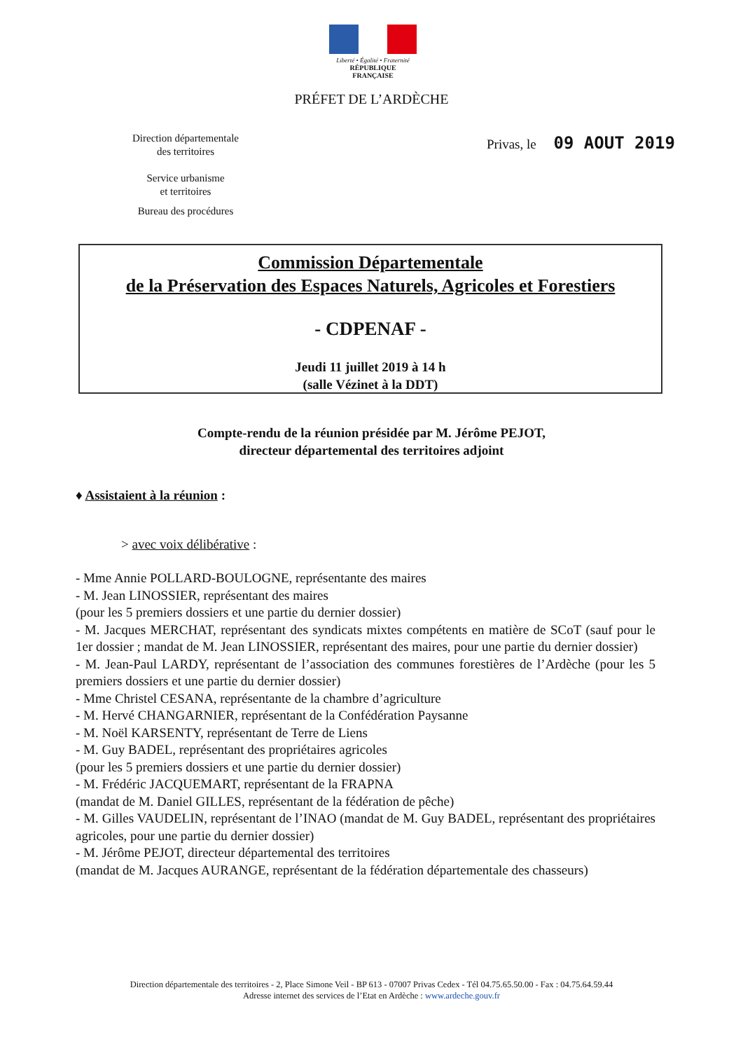Liberté • Égalité • Fraternité
RÉPUBLIQUE FRANÇAISE
PRÉFET DE L’ARDÈCHE
Direction départementale
des territoires
Service urbanisme
et territoires
Bureau des procédures
Privas, le 09 AOUT 2019
Commission Départementale
de la Préservation des Espaces Naturels, Agricoles et Forestiers
- CDPENAF -
Jeudi 11 juillet 2019 à 14 h
(salle Vézinet à la DDT)
Compte-rendu de la réunion présidée par M. Jérôme PEJOT,
directeur départemental des territoires adjoint
♦ Assistaient à la réunion :
> avec voix délibérative :
- Mme Annie POLLARD-BOULOGNE, représentante des maires
- M. Jean LINOSSIER, représentant des maires
(pour les 5 premiers dossiers et une partie du dernier dossier)
- M. Jacques MERCHAT, représentant des syndicats mixtes compétents en matière de SCoT (sauf pour le 1er dossier ; mandat de M. Jean LINOSSIER, représentant des maires, pour une partie du dernier dossier)
- M. Jean-Paul LARDY, représentant de l’association des communes forestières de l’Ardèche (pour les 5 premiers dossiers et une partie du dernier dossier)
- Mme Christel CESANA, représentante de la chambre d’agriculture
- M. Hervé CHANGARNIER, représentant de la Confédération Paysanne
- M. Noël KARSENTY, représentant de Terre de Liens
- M. Guy BADEL, représentant des propriétaires agricoles
(pour les 5 premiers dossiers et une partie du dernier dossier)
- M. Frédéric JACQUEMART, représentant de la FRAPNA
(mandat de M. Daniel GILLES, représentant de la fédération de pêche)
- M. Gilles VAUDELIN, représentant de l’INAO (mandat de M. Guy BADEL, représentant des propriétaires agricoles, pour une partie du dernier dossier)
- M. Jérôme PEJOT, directeur départemental des territoires
(mandat de M. Jacques AURANGE, représentant de la fédération départementale des chasseurs)
Direction départementale des territoires - 2, Place Simone Veil - BP 613 - 07007 Privas Cedex - Tél 04.75.65.50.00 - Fax : 04.75.64.59.44
Adresse internet des services de l’Etat en Ardèche : www.ardeche.gouv.fr